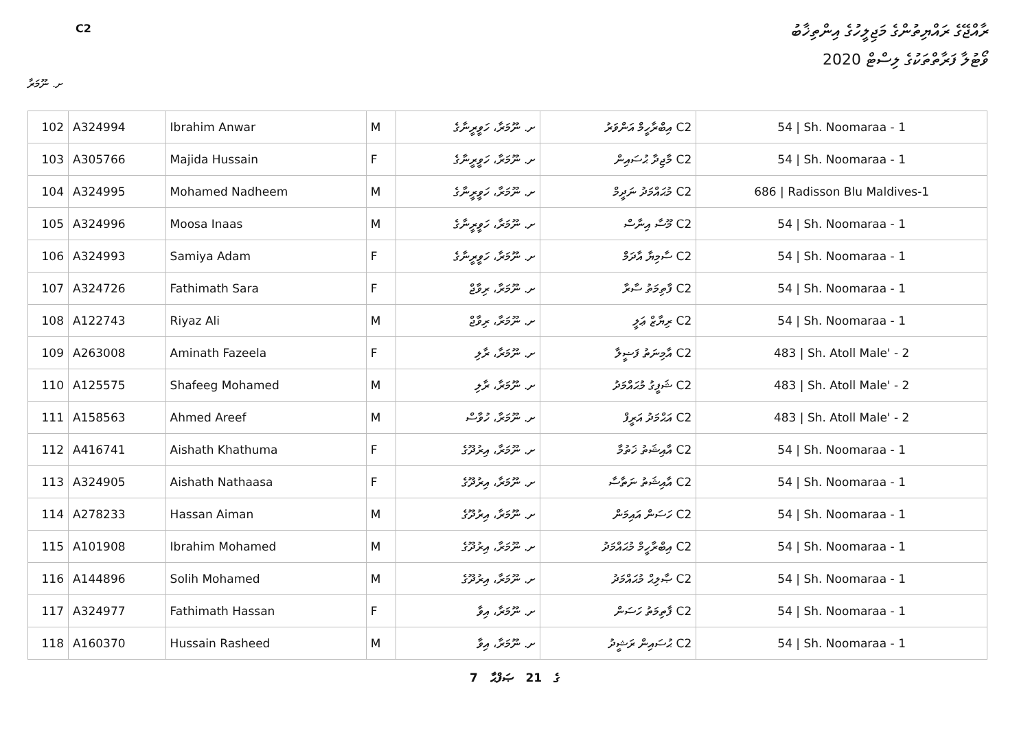C2
ރާއްޖޭގެ ރައްޔިތުންގެ މަޖިލީހުގެ އިންތިޚާބު
ވޯޓުލާ ފަރާތްތަކުގެ ލިސްޓް 2020
ށ. ނޫމަރާ
| 102 | A324994 | Ibrahim Anwar | M | ށ. ނޫމަރާ، ހަވީރީނާގެ | C2 އިބްރާހީމް އަންވަރު | 54 / Sh. Noomaraa - 1 |
| 103 | A305766 | Majida Hussain | F | ށ. ނޫމަރާ، ހަވީރީނާގެ | C2 މާޖިދާ ޙުސައިން | 54 / Sh. Noomaraa - 1 |
| 104 | A324995 | Mohamed Nadheem | M | ށ. ނޫމަރާ، ހަވީރީނާގެ | C2 މުޙައްމަދު ނަދީމް | 686 / Radisson Blu Maldives-1 |
| 105 | A324996 | Moosa Inaas | M | ށ. ނޫމަރާ، ހަވީރީނާގެ | C2 މޫސާ އިނާސް | 54 / Sh. Noomaraa - 1 |
| 106 | A324993 | Samiya Adam | F | ށ. ނޫމަރާ، ހަވީރީނާގެ | C2 ސާމިޔާ އާދަމް | 54 / Sh. Noomaraa - 1 |
| 107 | A324726 | Fathimath Sara | F | ށ. ނޫމަރާ، ރިވާޖް | C2 ފާތިމަތު ސާރާ | 54 / Sh. Noomaraa - 1 |
| 108 | A122743 | Riyaz Ali | M | ށ. ނޫމަރާ، ރިވާޖް | C2 ރިޔާޒް ޢަލީ | 54 / Sh. Noomaraa - 1 |
| 109 | A263008 | Aminath Fazeela | F | ށ. ނޫމަރާ، ރާލި | C2 އާމިނަތު ފަޟީލާ | 483 / Sh. Atoll Male' - 2 |
| 110 | A125575 | Shafeeg Mohamed | M | ށ. ނޫމަރާ، ރާލި | C2 ޝަފީގު މުޙައްމަދު | 483 / Sh. Atoll Male' - 2 |
| 111 | A158563 | Ahmed Areef | M | ށ. ނޫމަރާ، ހުވާސް | C2 އަޙްމަދު އަރީފް | 483 / Sh. Atoll Male' - 2 |
| 112 | A416741 | Aishath Khathuma | F | ށ. ނޫމަރާ، އިރުދޫގެ | C2 އާއިޝަތު ޚަތުމާ | 54 / Sh. Noomaraa - 1 |
| 113 | A324905 | Aishath Nathaasa | F | ށ. ނޫމަރާ، އިރުދޫގެ | C2 އާއިޝަތު ނަތާސާ | 54 / Sh. Noomaraa - 1 |
| 114 | A278233 | Hassan Aiman | M | ށ. ނޫމަރާ، އިރުދޫގެ | C2 ހަސަން އައިމަން | 54 / Sh. Noomaraa - 1 |
| 115 | A101908 | Ibrahim Mohamed | M | ށ. ނޫމަރާ، އިރުދޫގެ | C2 އިބްރާހީމް މުޙައްމަދު | 54 / Sh. Noomaraa - 1 |
| 116 | A144896 | Solih Mohamed | M | ށ. ނޫމަރާ، އިރުދޫގެ | C2 ޞާލިޙް މުޙައްމަދު | 54 / Sh. Noomaraa - 1 |
| 117 | A324977 | Fathimath Hassan | F | ށ. ނޫމަރާ، އިވާ | C2 ފާތިމަތު ހަސަން | 54 / Sh. Noomaraa - 1 |
| 118 | A160370 | Hussain Rasheed | M | ށ. ނޫމަރާ، އިވާ | C2 ޙުސައިން ރަޝީދު | 54 / Sh. Noomaraa - 1 |
7 ގެ 21 ޞަފްޙާ